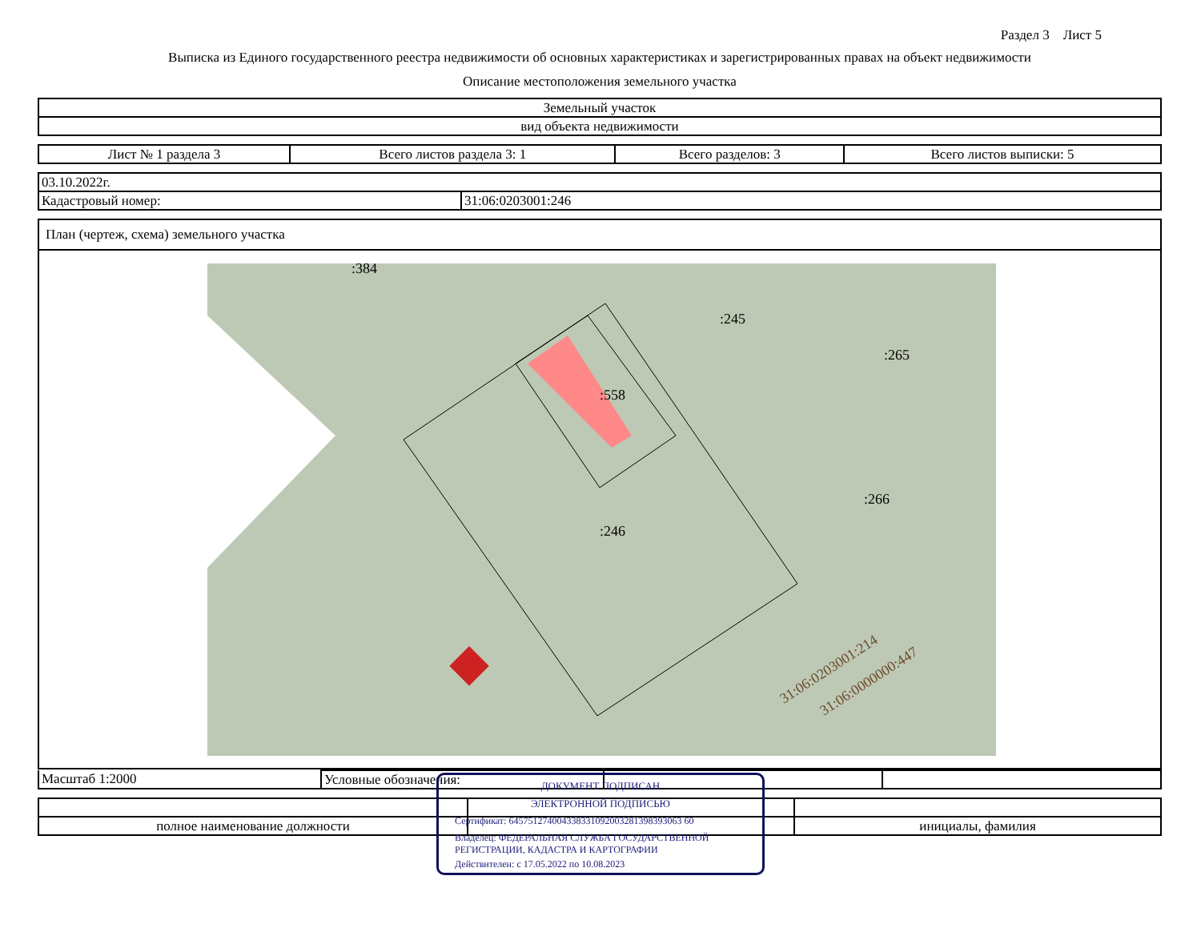Раздел 3 Лист 5
Выписка из Единого государственного реестра недвижимости об основных характеристиках и зарегистрированных правах на объект недвижимости
Описание местоположения земельного участка
| Земельный участок |
| вид объекта недвижимости |
| Лист № 1 раздела 3 | Всего листов раздела 3: 1 | Всего разделов: 3 | Всего листов выписки: 5 |
| 03.10.2022г. | |
| Кадастровый номер: | 31:06:0203001:246 |
| План (чертеж, схема) земельного участка |
| :384 :245 :265 :558 :266 :246 31:06:0203001:214 31:06:0000000:447 |
| Масштаб 1:2000 | Условные обозначения: | | |
| полное наименование должности | | инициалы, фамилия |
ДОКУМЕНТ ПОДПИСАН
ЭЛЕКТРОННОЙ ПОДПИСЬЮ
Сертификат: 645751274004338331092003281398393063 60
Владелец: ФЕДЕРАЛЬНАЯ СЛУЖБА ГОСУДАРСТВЕННОЙ РЕГИСТРАЦИИ, КАДАСТРА И КАРТОГРАФИИ
Действителен: с 17.05.2022 по 10.08.2023